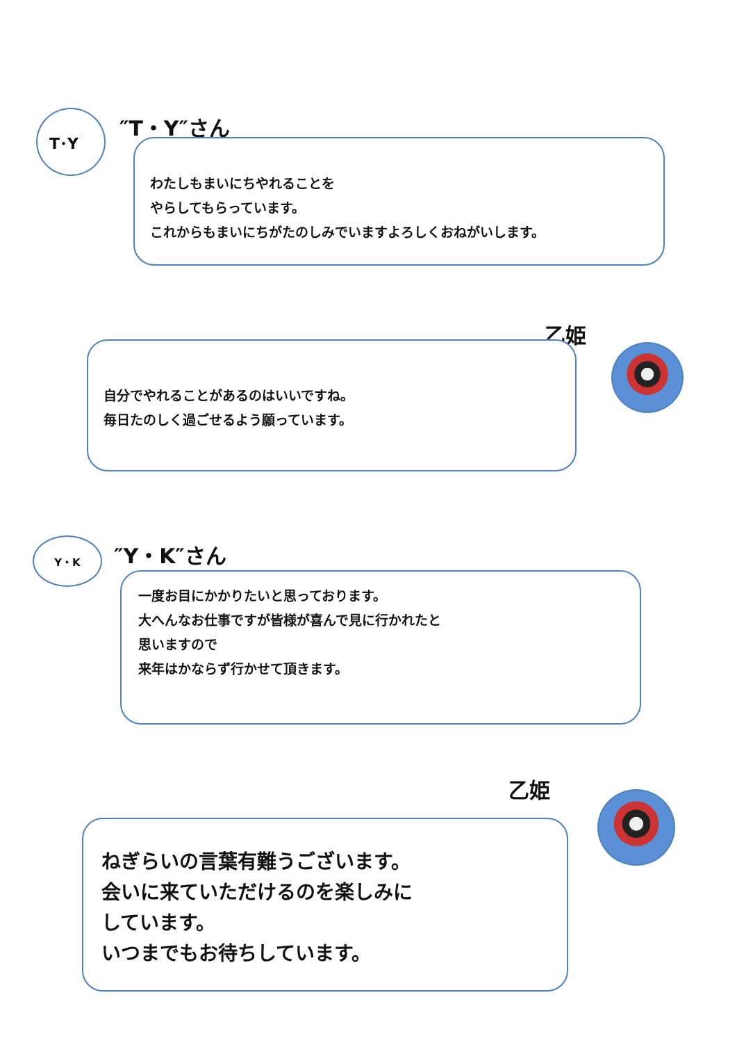T･Y ″T・Y″さん
わたしもまいにちやれることを
やらしてもらっています。
これからもまいにちがたのしみでいますよろしくおねがいします。
乙姫
自分でやれることがあるのはいいですね。
毎日たのしく過ごせるよう願っています。
Y・K ″Y・K″さん
一度お目にかかりたいと思っております。
大へんなお仕事ですが皆様が喜んで見に行かれたと
思いますので
来年はかならず行かせて頂きます。
乙姫
ねぎらいの言葉有難うございます。
会いに来ていただけるのを楽しみに
しています。
いつまでもお待ちしています。